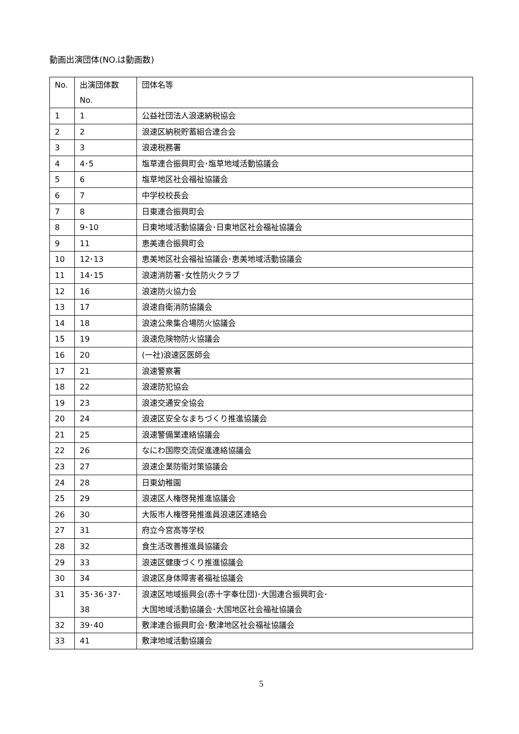動画出演団体(NO.は動画数)
| No. | 出演団体数 No. | 団体名等 |
| 1 | 1 | 公益社団法人浪速納税協会 |
| 2 | 2 | 浪速区納税貯蓄組合連合会 |
| 3 | 3 | 浪速税務署 |
| 4 | 4･5 | 塩草連合振興町会･塩草地域活動協議会 |
| 5 | 6 | 塩草地区社会福祉協議会 |
| 6 | 7 | 中学校校長会 |
| 7 | 8 | 日東連合振興町会 |
| 8 | 9･10 | 日東地域活動協議会･日東地区社会福祉協議会 |
| 9 | 11 | 恵美連合振興町会 |
| 10 | 12･13 | 恵美地区社会福祉協議会･恵美地域活動協議会 |
| 11 | 14･15 | 浪速消防署･女性防火クラブ |
| 12 | 16 | 浪速防火協力会 |
| 13 | 17 | 浪速自衛消防協議会 |
| 14 | 18 | 浪速公衆集合場防火協議会 |
| 15 | 19 | 浪速危険物防火協議会 |
| 16 | 20 | (一社)浪速区医師会 |
| 17 | 21 | 浪速警察署 |
| 18 | 22 | 浪速防犯協会 |
| 19 | 23 | 浪速交通安全協会 |
| 20 | 24 | 浪速区安全なまちづくり推進協議会 |
| 21 | 25 | 浪速警備業連絡協議会 |
| 22 | 26 | なにわ国際交流促進連絡協議会 |
| 23 | 27 | 浪速企業防衛対策協議会 |
| 24 | 28 | 日東幼稚園 |
| 25 | 29 | 浪速区人権啓発推進協議会 |
| 26 | 30 | 大阪市人権啓発推進員浪速区連絡会 |
| 27 | 31 | 府立今宮高等学校 |
| 28 | 32 | 食生活改善推進員協議会 |
| 29 | 33 | 浪速区健康づくり推進協議会 |
| 30 | 34 | 浪速区身体障害者福祉協議会 |
| 31 | 35･36･37･ 38 | 浪速区地域振興会(赤十字奉仕団)･大国連合振興町会･ 大国地域活動協議会･大国地区社会福祉協議会 |
| 32 | 39･40 | 敷津連合振興町会･敷津地区社会福祉協議会 |
| 33 | 41 | 敷津地域活動協議会 |
5